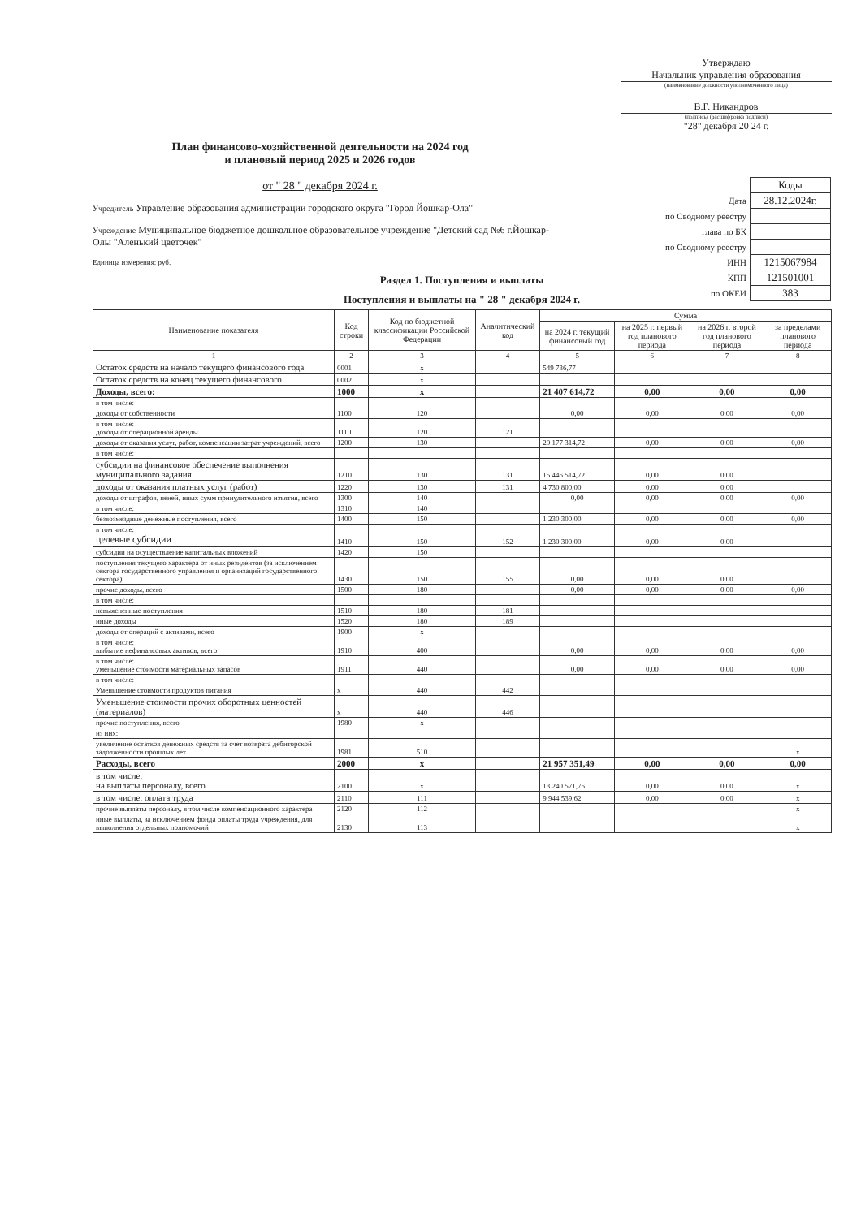Утверждаю
Начальник управления образования
(наименование должности уполномоченного лица)
В.Г. Никандров
(подпись) (расшифровка подписи)
"28" декабря 20 24 г.
План финансово-хозяйственной деятельности на 2024 год
и плановый период 2025 и 2026 годов
от " 28 " декабря 2024 г.
| | Коды |
| Дата | 28.12.2024г. |
| по Сводному реестру | |
| глава по БК | |
| по Сводному реестру | |
| ИНН | 1215067984 |
| КПП | 121501001 |
| по ОКЕИ | 383 |
Учредитель Управление образования администрации городского округа "Город Йошкар-Ола"
Учреждение Муниципальное бюджетное дошкольное образовательное учреждение "Детский сад №6 г.Йошкар-Олы "Аленький цветочек"
Единица измерения: руб.
Раздел 1. Поступления и выплаты
Поступления и выплаты на " 28 " декабря 2024 г.
| Наименование показателя | Код строки | Код по бюджетной классификации Российской Федерации | Аналитический код | Сумма | | | |
| --- | --- | --- | --- | --- | --- | --- | --- |
| | | | | на 2024 г. текущий финансовый год | на 2025 г. первый год планового периода | на 2026 г. второй год планового периода | за пределами планового периода |
| 1 | 2 | 3 | 4 | 5 | 6 | 7 | 8 |
| Остаток средств на начало текущего финансового года | 0001 | x | | 549 736,77 | | | |
| Остаток средств на конец текущего финансового | 0002 | x | | | | | |
| Доходы, всего: | 1000 | x | | 21 407 614,72 | 0,00 | 0,00 | 0,00 |
| в том числе: | | | | | | | |
| доходы от собственности | 1100 | 120 | | 0,00 | 0,00 | 0,00 | 0,00 |
| в том числе: доходы от операционной аренды | 1110 | 120 | 121 | | | | |
| доходы от оказания услуг, работ, компенсации затрат учреждений, всего | 1200 | 130 | | 20 177 314,72 | 0,00 | 0,00 | 0,00 |
| в том числе: | | | | | | | |
| субсидии на финансовое обеспечение выполнения муниципального задания | 1210 | 130 | 131 | 15 446 514,72 | 0,00 | 0,00 | |
| доходы от оказания платных услуг (работ) | 1220 | 130 | 131 | 4 730 800,00 | 0,00 | 0,00 | |
| доходы от штрафов, пеней, иных сумм принудительного изъятия, всего | 1300 | 140 | | 0,00 | 0,00 | 0,00 | 0,00 |
| в том числе: | 1310 | 140 | | | | | |
| безвозмездные денежные поступления, всего | 1400 | 150 | | 1 230 300,00 | 0,00 | 0,00 | 0,00 |
| в том числе: целевые субсидии | 1410 | 150 | 152 | 1 230 300,00 | 0,00 | 0,00 | |
| субсидии на осуществление капитальных вложений | 1420 | 150 | | | | | |
| поступления текущего характера от иных резидентов (за исключением сектора государственного управления и организаций государственного сектора) | 1430 | 150 | 155 | 0,00 | 0,00 | 0,00 | |
| прочие доходы, всего | 1500 | 180 | | 0,00 | 0,00 | 0,00 | 0,00 |
| в том числе: | | | | | | | |
| невыясненные поступления | 1510 | 180 | 181 | | | | |
| иные доходы | 1520 | 180 | 189 | | | | |
| доходы от операций с активами, всего | 1900 | x | | | | | |
| в том числе: выбытие нефинансовых активов, всего | 1910 | 400 | | 0,00 | 0,00 | 0,00 | 0,00 |
| в том числе: уменьшение стоимости материальных запасов | 1911 | 440 | | 0,00 | 0,00 | 0,00 | 0,00 |
| в том числе: | | | | | | | |
| Уменьшение стоимости продуктов питания | x | 440 | 442 | | | | |
| Уменьшение стоимости прочих оборотных ценностей (материалов) | x | 440 | 446 | | | | |
| прочие поступления, всего | 1980 | x | | | | | |
| из них: | | | | | | | |
| увеличение остатков денежных средств за счет возврата дебиторской задолженности прошлых лет | 1981 | 510 | | | | | x |
| Расходы, всего | 2000 | x | | 21 957 351,49 | 0,00 | 0,00 | 0,00 |
| в том числе: на выплаты персоналу, всего | 2100 | x | | 13 240 571,76 | 0,00 | 0,00 | x |
| в том числе: оплата труда | 2110 | 111 | | 9 944 539,62 | 0,00 | 0,00 | x |
| прочие выплаты персоналу, в том числе компенсационного характера | 2120 | 112 | | | | | x |
| иные выплаты, за исключением фонда оплаты труда учреждения, для выполнения отдельных полномочий | 2130 | 113 | | | | | x |